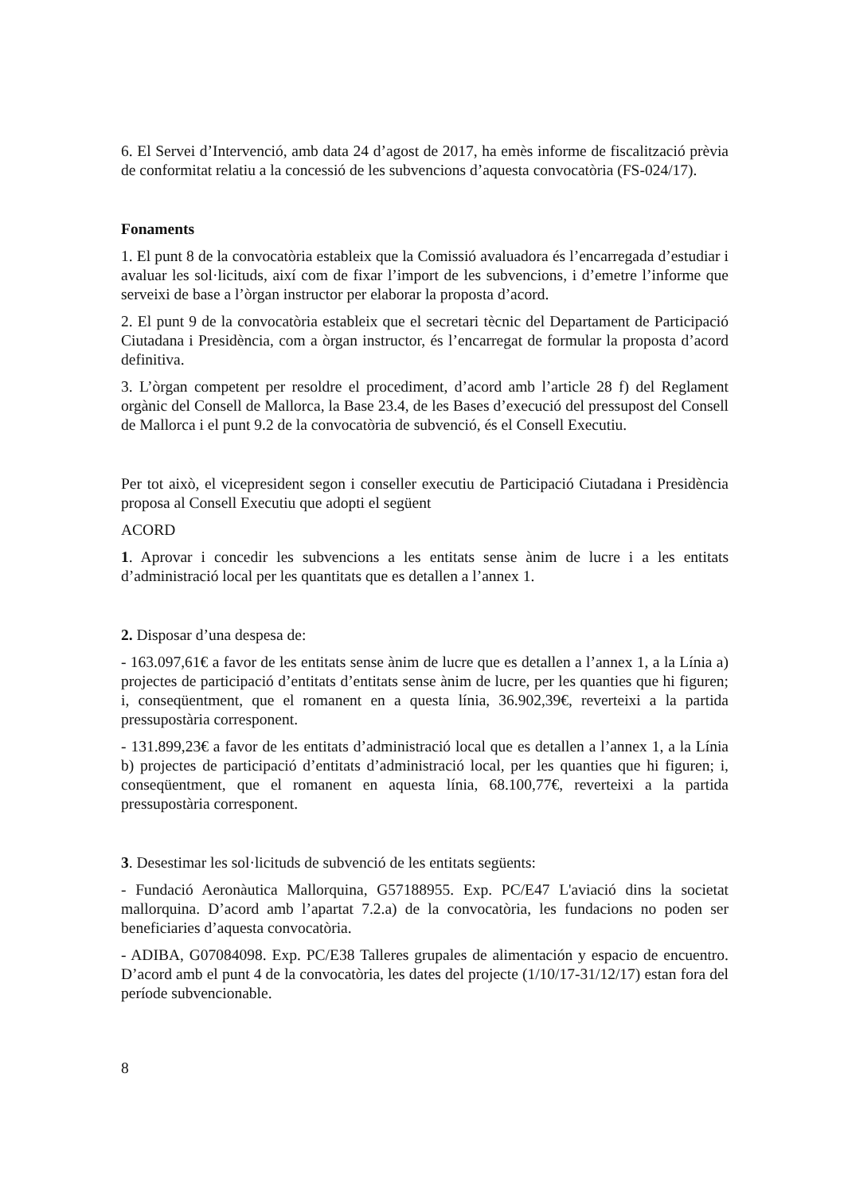6. El Servei d’Intervenció, amb data 24 d’agost de 2017, ha emès informe de fiscalització prèvia de conformitat relatiu a la concessió de les subvencions d’aquesta convocatòria (FS-024/17).
Fonaments
1. El punt 8 de la convocatòria estableix que la Comissió avaluadora és l’encarregada d’estudiar i avaluar les sol·licituds, així com de fixar l’import de les subvencions, i d’emetre l’informe que serveixi de base a l’òrgan instructor per elaborar la proposta d’acord.
2. El punt 9 de la convocatòria estableix que el secretari tècnic del Departament de Participació Ciutadana i Presidència, com a òrgan instructor, és l’encarregat de formular la proposta d’acord definitiva.
3. L’òrgan competent per resoldre el procediment, d’acord amb l’article 28 f) del Reglament orgànic del Consell de Mallorca, la Base 23.4, de les Bases d’execució del pressupost del Consell de Mallorca i el punt 9.2 de la convocatòria de subvenció, és el Consell Executiu.
Per tot això, el vicepresident segon i conseller executiu de Participació Ciutadana i Presidència proposa al Consell Executiu que adopti el següent
ACORD
1. Aprovar i concedir les subvencions a les entitats sense ànim de lucre i a les entitats d’administració local per les quantitats que es detallen a l’annex 1.
2. Disposar d’una despesa de:
- 163.097,61€ a favor de les entitats sense ànim de lucre que es detallen a l’annex 1, a la Línia a) projectes de participació d’entitats d’entitats sense ànim de lucre, per les quanties que hi figuren; i, conseqüentment, que el romanent en a questa línia, 36.902,39€, reverteixi a la partida pressupostària corresponent.
- 131.899,23€ a favor de les entitats d’administració local que es detallen a l’annex 1, a la Línia b) projectes de participació d’entitats d’administració local, per les quanties que hi figuren; i, conseqüentment, que el romanent en aquesta línia, 68.100,77€, reverteixi a la partida pressupostària corresponent.
3. Desestimar les sol·licituds de subvenció de les entitats següents:
- Fundació Aeronàutica Mallorquina, G57188955. Exp. PC/E47 L'aviació dins la societat mallorquina. D’acord amb l’apartat 7.2.a) de la convocatòria, les fundacions no poden ser beneficiaries d’aquesta convocatòria.
- ADIBA, G07084098. Exp. PC/E38 Talleres grupales de alimentación y espacio de encuentro. D’acord amb el punt 4 de la convocatòria, les dates del projecte (1/10/17-31/12/17) estan fora del període subvencionable.
8